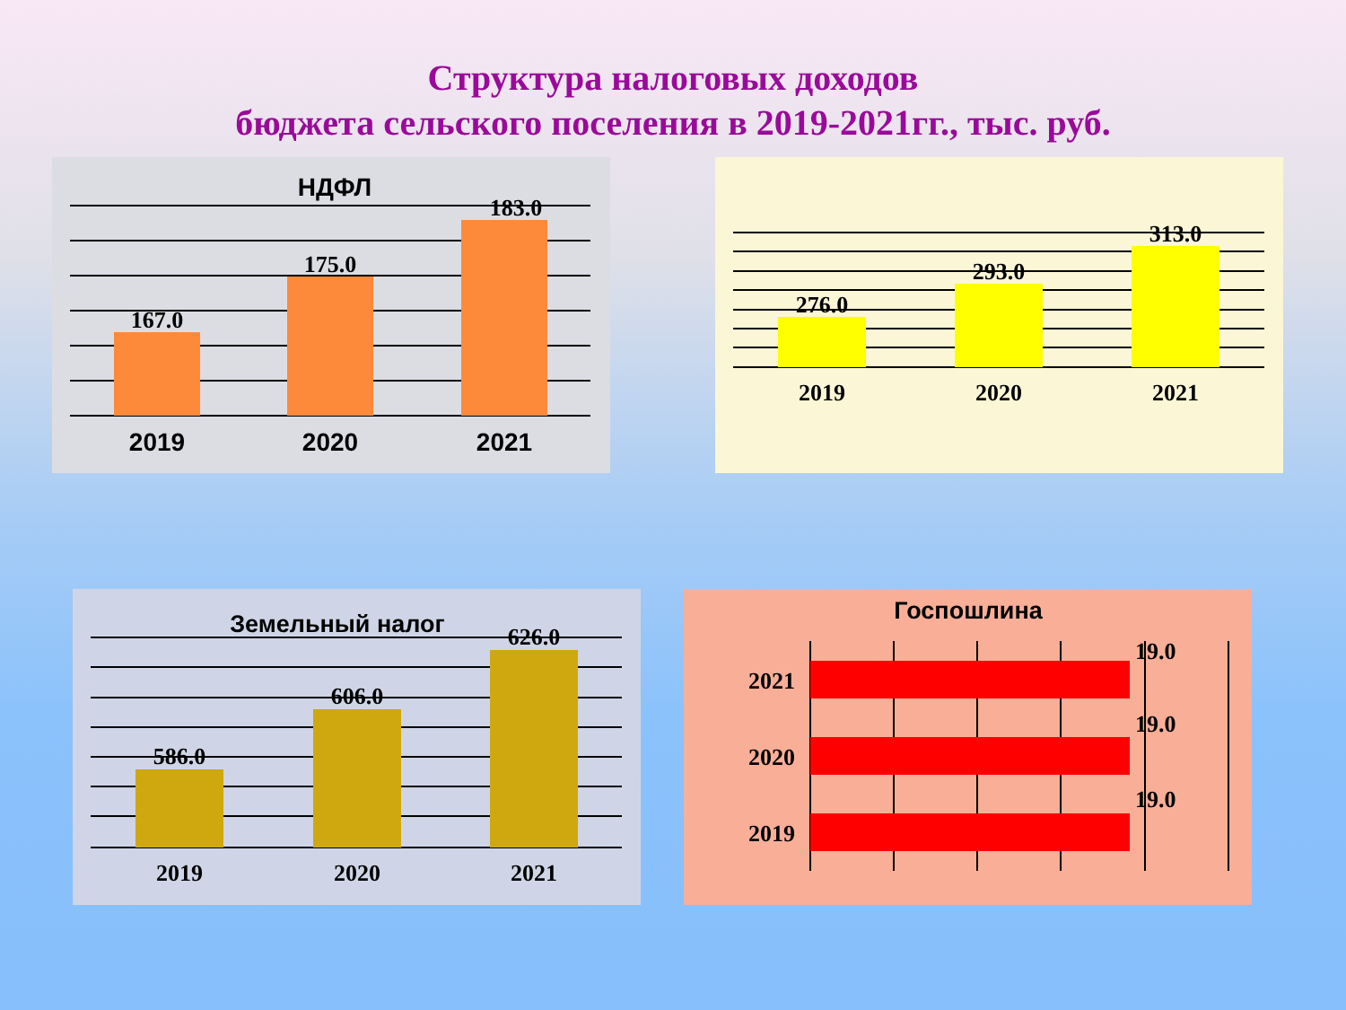Структура налоговых доходов
бюджета сельского поселения в 2019-2021гг., тыс. руб.
167.0
175.0
183.0
НДФЛ
2019
2020
2021
276.0
293.0
313.0
2019
2020
2021
586.0
606.0
626.0
2019
2020
2021
Земельный налог
Госпошлина
19.0
19.0
19.0
2021
2020
2019